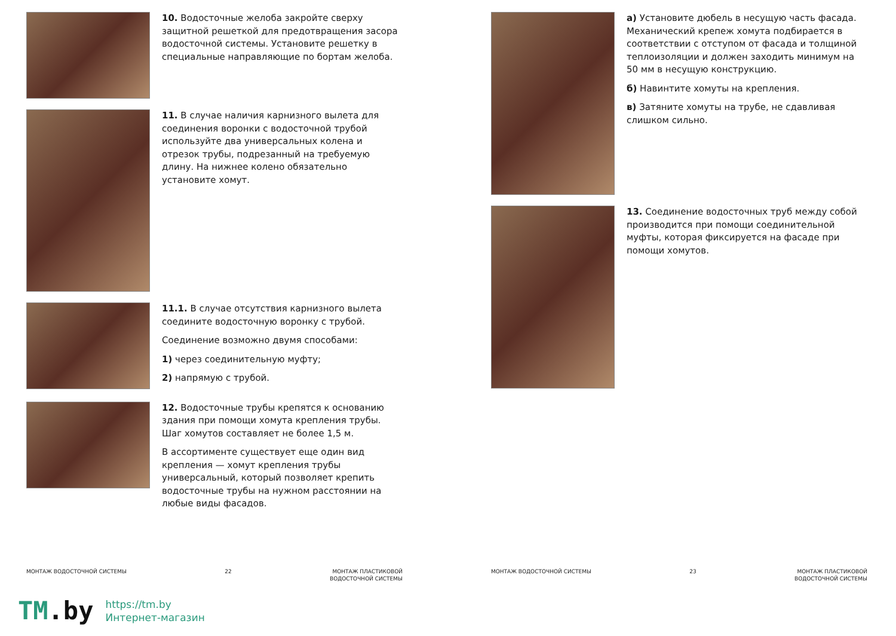10. Водосточные желоба закройте сверху защитной решеткой для предотвращения засора водосточной системы. Установите решетку в специальные направляющие по бортам желоба.
11. В случае наличия карнизного вылета для соединения воронки с водосточной трубой используйте два универсальных колена и отрезок трубы, подрезанный на требуемую длину. На нижнее колено обязательно установите хомут.
11.1. В случае отсутствия карнизного вылета соедините водосточную воронку с трубой.
Соединение возможно двумя способами:
1) через соединительную муфту;
2) напрямую с трубой.
12. Водосточные трубы крепятся к основанию здания при помощи хомута крепления трубы. Шаг хомутов составляет не более 1,5 м.
В ассортименте существует еще один вид крепления — хомут крепления трубы универсальный, который позволяет крепить водосточные трубы на нужном расстоянии на любые виды фасадов.
МОНТАЖ ВОДОСТОЧНОЙ СИСТЕМЫ 22 МОНТАЖ ПЛАСТИКОВОЙ
ВОДОСТОЧНОЙ СИСТЕМЫ
а) Установите дюбель в несущую часть фасада. Механический крепеж хомута подбирается в соответствии с отступом от фасада и толщиной теплоизоляции и должен заходить минимум на 50 мм в несущую конструкцию.
б) Навинтите хомуты на крепления.
в) Затяните хомуты на трубе, не сдавливая слишком сильно.
13. Соединение водосточных труб между собой производится при помощи соединительной муфты, которая фиксируется на фасаде при помощи хомутов.
МОНТАЖ ВОДОСТОЧНОЙ СИСТЕМЫ 23 МОНТАЖ ПЛАСТИКОВОЙ
ВОДОСТОЧНОЙ СИСТЕМЫ
TM.by https://tm.by
Интернет-магазин